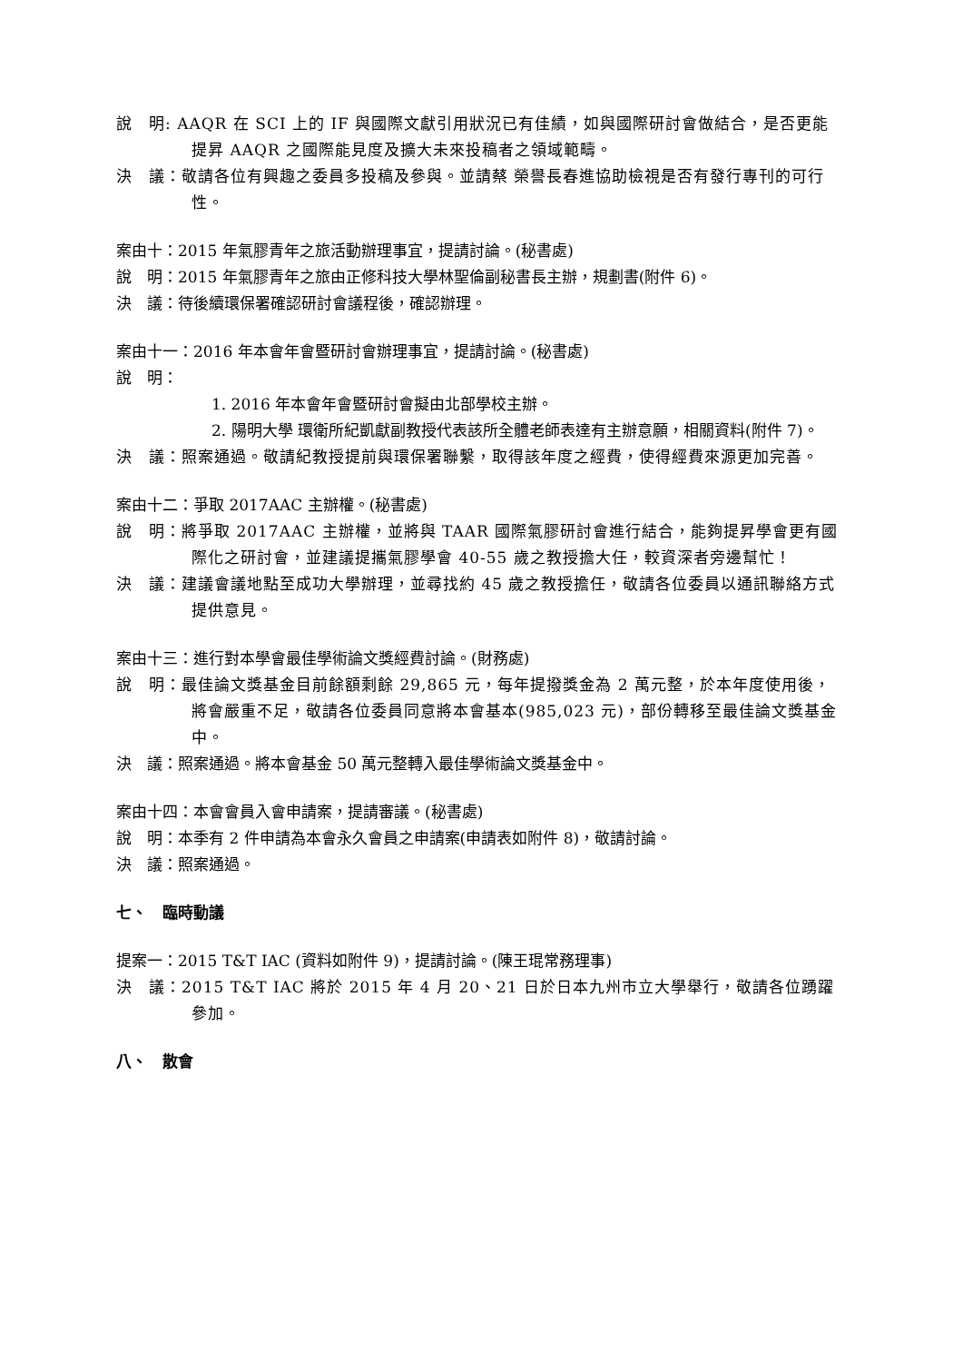說　明: AAQR 在 SCI 上的 IF 與國際文獻引用狀況已有佳績，如與國際研討會做結合，是否更能提昇 AAQR 之國際能見度及擴大未來投稿者之領域範疇。
決　議：敬請各位有興趣之委員多投稿及參與。並請蔡 榮譽長春進協助檢視是否有發行專刊的可行性。
案由十：2015 年氣膠青年之旅活動辦理事宜，提請討論。(秘書處)
說　明：2015 年氣膠青年之旅由正修科技大學林聖倫副秘書長主辦，規劃書(附件 6)。
決　議：待後續環保署確認研討會議程後，確認辦理。
案由十一：2016 年本會年會暨研討會辦理事宜，提請討論。(秘書處)
說　明：
1. 2016 年本會年會暨研討會擬由北部學校主辦。
2. 陽明大學 環衛所紀凱獻副教授代表該所全體老師表達有主辦意願，相關資料(附件 7)。
決　議：照案通過。敬請紀教授提前與環保署聯繫，取得該年度之經費，使得經費來源更加完善。
案由十二：爭取 2017AAC 主辦權。(秘書處)
說　明：將爭取 2017AAC 主辦權，並將與 TAAR 國際氣膠研討會進行結合，能夠提昇學會更有國際化之研討會，並建議提攜氣膠學會 40-55 歲之教授擔大任，較資深者旁邊幫忙！
決　議：建議會議地點至成功大學辦理，並尋找約 45 歲之教授擔任，敬請各位委員以通訊聯絡方式提供意見。
案由十三：進行對本學會最佳學術論文獎經費討論。(財務處)
說　明：最佳論文獎基金目前餘額剩餘 29,865 元，每年提撥獎金為 2 萬元整，於本年度使用後，將會嚴重不足，敬請各位委員同意將本會基本(985,023 元)，部份轉移至最佳論文獎基金中。
決　議：照案通過。將本會基金 50 萬元整轉入最佳學術論文獎基金中。
案由十四：本會會員入會申請案，提請審議。(秘書處)
說　明：本季有 2 件申請為本會永久會員之申請案(申請表如附件 8)，敬請討論。
決　議：照案通過。
七、　臨時動議
提案一：2015 T&T IAC (資料如附件 9)，提請討論。(陳王琨常務理事)
決　議：2015 T&T IAC 將於 2015 年 4 月 20、21 日於日本九州市立大學舉行，敬請各位踴躍參加。
八、　散會